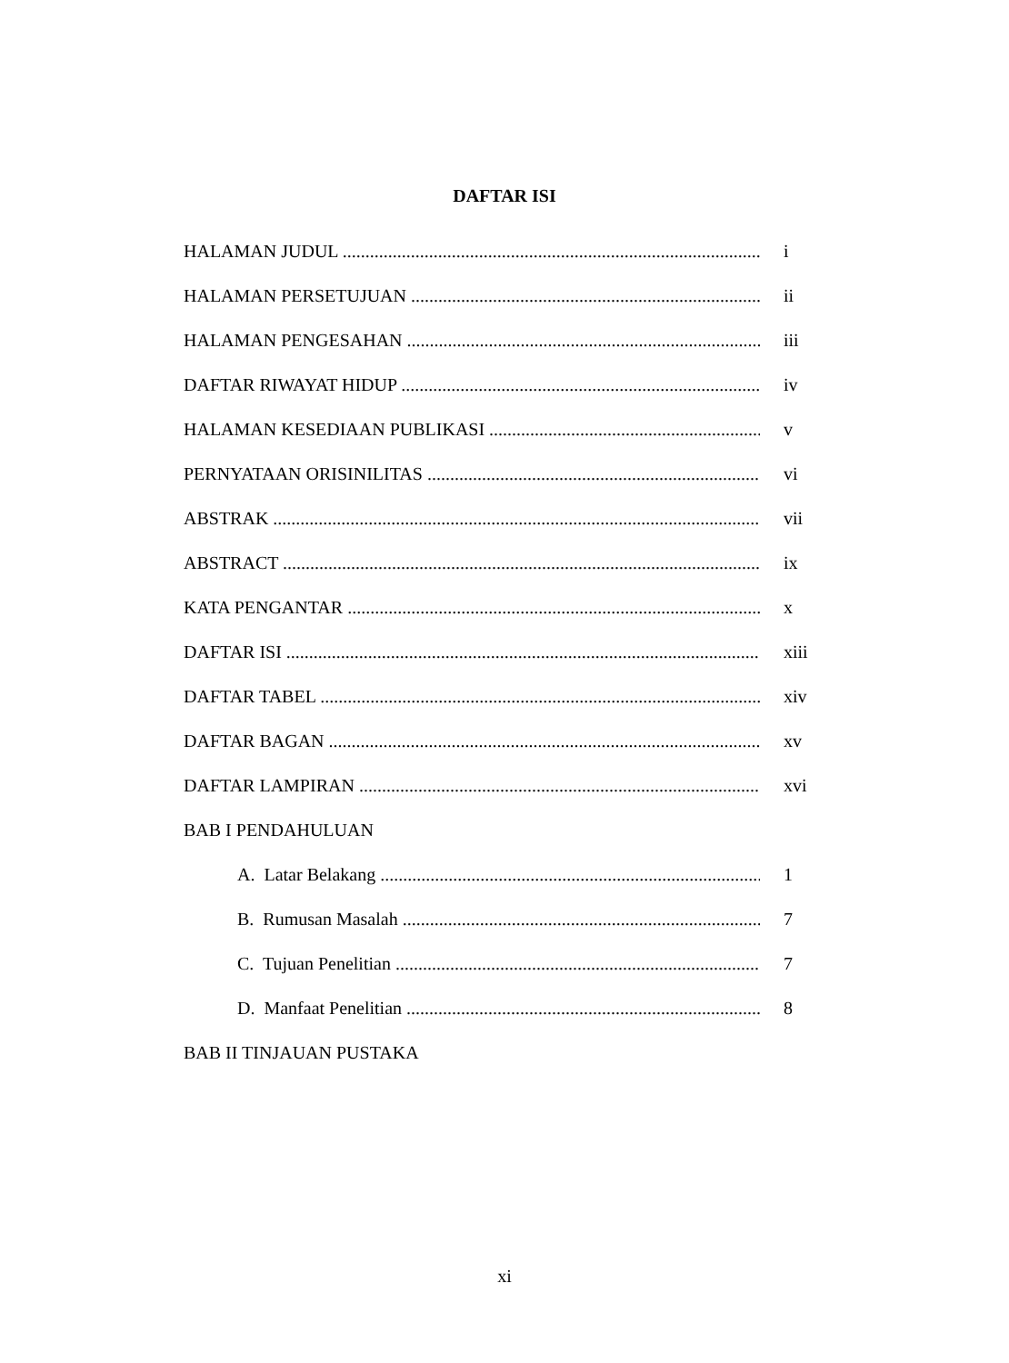DAFTAR ISI
HALAMAN JUDUL i
HALAMAN PERSETUJUAN ii
HALAMAN PENGESAHAN iii
DAFTAR RIWAYAT HIDUP iv
HALAMAN KESEDIAAN PUBLIKASI v
PERNYATAAN ORISINILITAS vi
ABSTRAK vii
ABSTRACT ix
KATA PENGANTAR x
DAFTAR ISI xiii
DAFTAR TABEL xiv
DAFTAR BAGAN xv
DAFTAR LAMPIRAN xvi
BAB I PENDAHULUAN
A. Latar Belakang 1
B. Rumusan Masalah 7
C. Tujuan Penelitian 7
D. Manfaat Penelitian 8
BAB II TINJAUAN PUSTAKA
xi